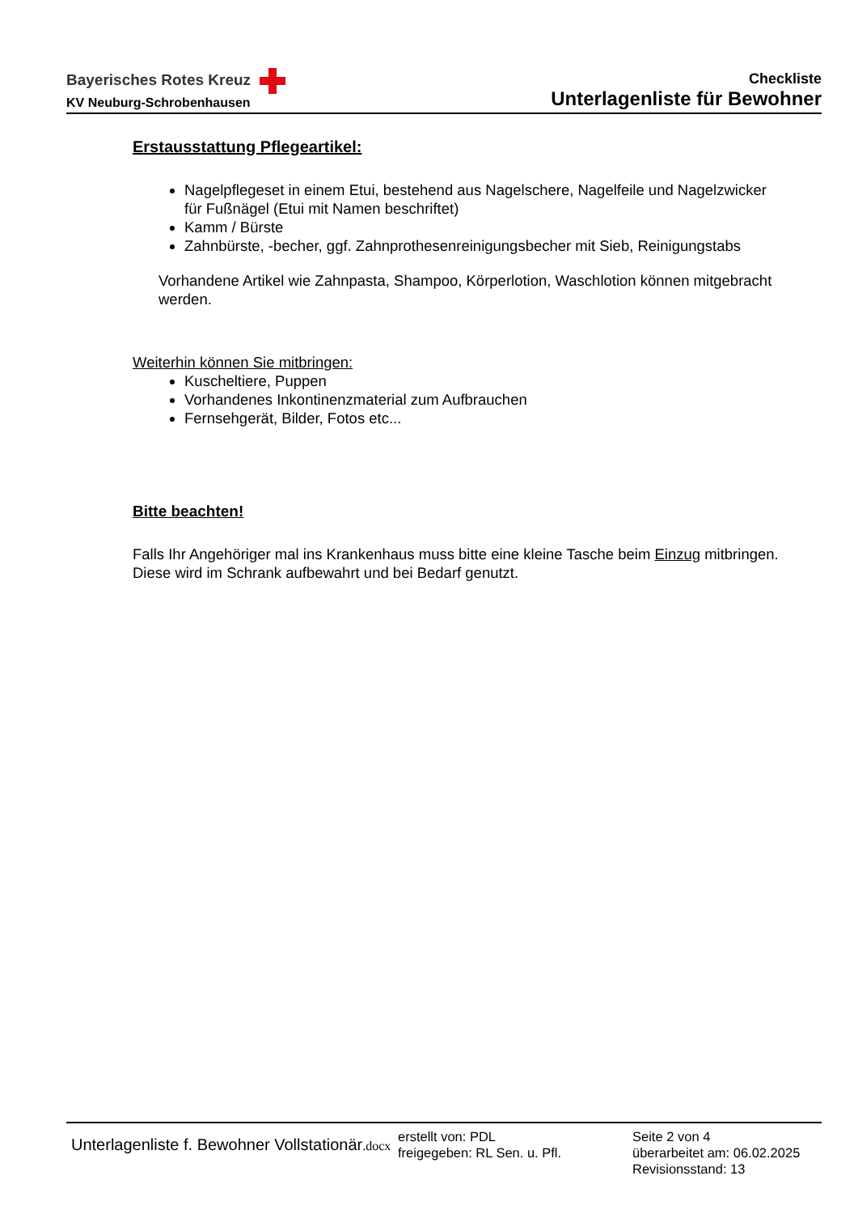Bayerisches Rotes Kreuz
KV Neuburg-Schrobenhausen
Checkliste
Unterlagenliste für Bewohner
Erstausstattung Pflegeartikel:
Nagelpflegeset in einem Etui, bestehend aus Nagelschere, Nagelfeile und Nagelzwicker für Fußnägel (Etui mit Namen beschriftet)
Kamm / Bürste
Zahnbürste, -becher, ggf. Zahnprothesenreinigungsbecher mit Sieb, Reinigungstabs
Vorhandene Artikel wie Zahnpasta, Shampoo, Körperlotion, Waschlotion können mitgebracht werden.
Weiterhin können Sie mitbringen:
Kuscheltiere, Puppen
Vorhandenes Inkontinenzmaterial zum Aufbrauchen
Fernsehgerät, Bilder, Fotos etc...
Bitte beachten!
Falls Ihr Angehöriger mal ins Krankenhaus muss bitte eine kleine Tasche beim Einzug mitbringen.
Diese wird im Schrank aufbewahrt und bei Bedarf genutzt.
Unterlagenliste f. Bewohner Vollstationär.docx
erstellt von: PDL
freigegeben: RL Sen. u. Pfl.
Seite 2 von 4
überarbeitet am: 06.02.2025
Revisionsstand: 13